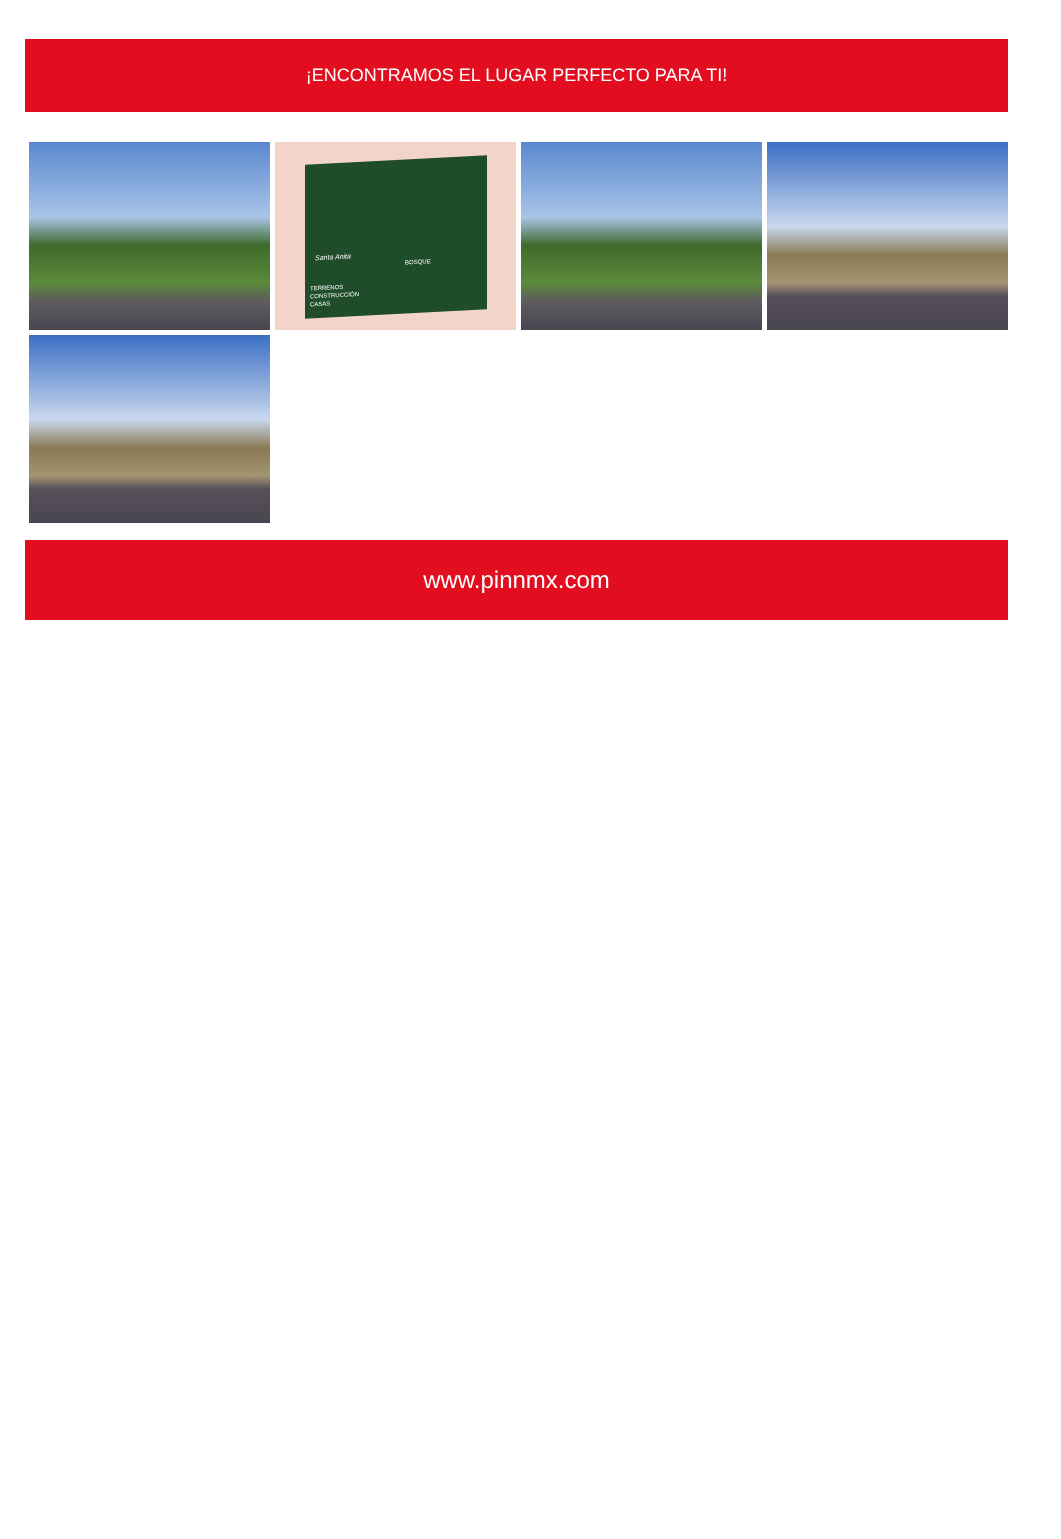¡ENCONTRAMOS EL LUGAR PERFECTO PARA TI!
Santa Anita
BOSQUE
TERRENOS
CONSTRUCCIÓN
CASAS
www.pinnmx.com